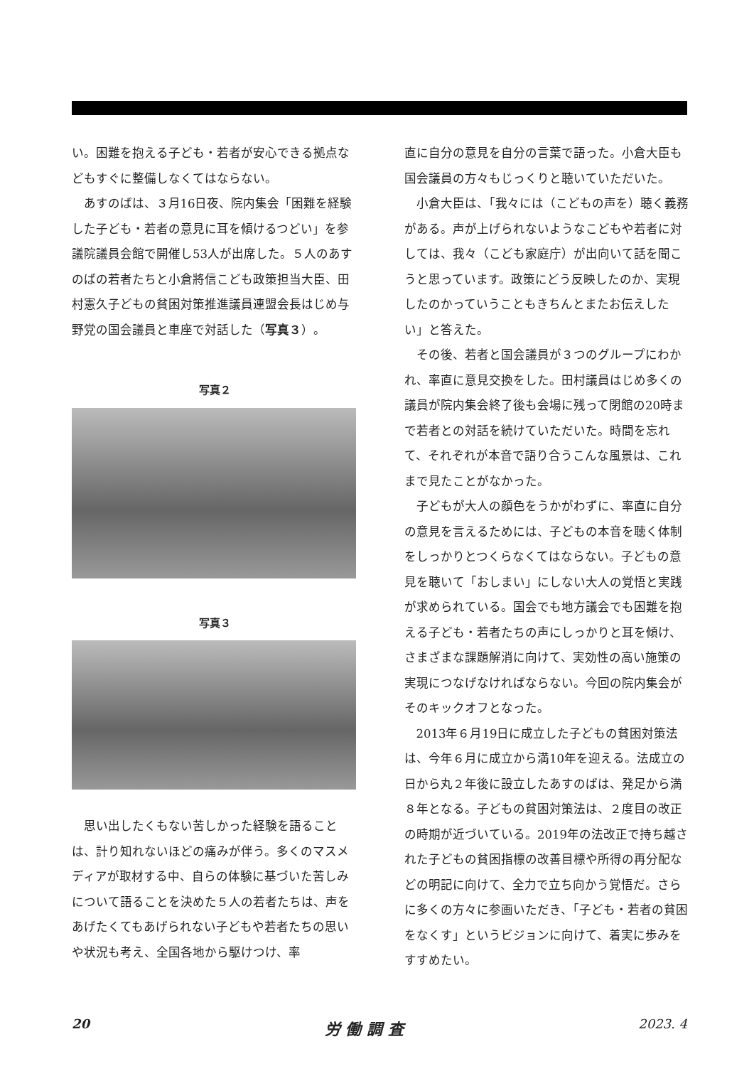い。困難を抱える子ども・若者が安心できる拠点などもすぐに整備しなくてはならない。
あすのばは、３月16日夜、院内集会「困難を経験した子ども・若者の意見に耳を傾けるつどい」を参議院議員会館で開催し53人が出席した。５人のあすのばの若者たちと小倉將信こども政策担当大臣、田村憲久子どもの貧困対策推進議員連盟会長はじめ与野党の国会議員と車座で対話した（写真３）。
写真２
写真３
思い出したくもない苦しかった経験を語ることは、計り知れないほどの痛みが伴う。多くのマスメディアが取材する中、自らの体験に基づいた苦しみについて語ることを決めた５人の若者たちは、声をあげたくてもあげられない子どもや若者たちの思いや状況も考え、全国各地から駆けつけ、率
直に自分の意見を自分の言葉で語った。小倉大臣も国会議員の方々もじっくりと聴いていただいた。
小倉大臣は、「我々には（こどもの声を）聴く義務がある。声が上げられないようなこどもや若者に対しては、我々（こども家庭庁）が出向いて話を聞こうと思っています。政策にどう反映したのか、実現したのかっていうこともきちんとまたお伝えしたい」と答えた。
その後、若者と国会議員が３つのグループにわかれ、率直に意見交換をした。田村議員はじめ多くの議員が院内集会終了後も会場に残って閉館の20時まで若者との対話を続けていただいた。時間を忘れて、それぞれが本音で語り合うこんな風景は、これまで見たことがなかった。
子どもが大人の顔色をうかがわずに、率直に自分の意見を言えるためには、子どもの本音を聴く体制をしっかりとつくらなくてはならない。子どもの意見を聴いて「おしまい」にしない大人の覚悟と実践が求められている。国会でも地方議会でも困難を抱える子ども・若者たちの声にしっかりと耳を傾け、さまざまな課題解消に向けて、実効性の高い施策の実現につなげなければならない。今回の院内集会がそのキックオフとなった。
2013年６月19日に成立した子どもの貧困対策法は、今年６月に成立から満10年を迎える。法成立の日から丸２年後に設立したあすのばは、発足から満８年となる。子どもの貧困対策法は、２度目の改正の時期が近づいている。2019年の法改正で持ち越された子どもの貧困指標の改善目標や所得の再分配などの明記に向けて、全力で立ち向かう覚悟だ。さらに多くの方々に参画いただき、「子ども・若者の貧困をなくす」というビジョンに向けて、着実に歩みをすすめたい。
20 労 働 調 査 2023. 4